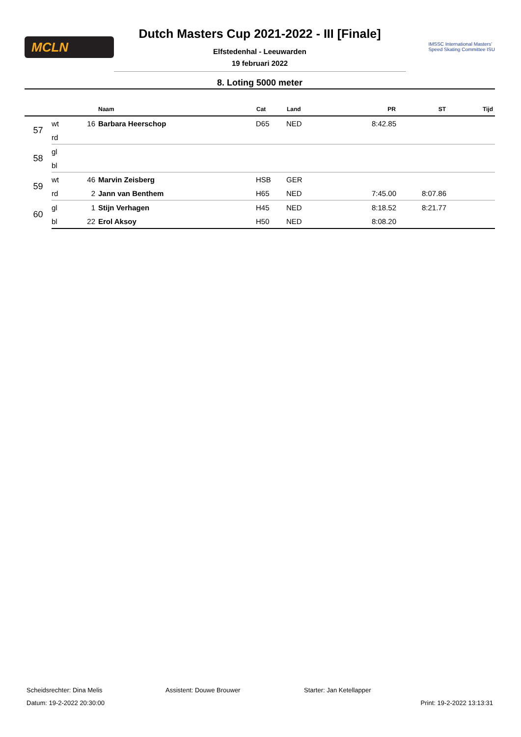MCLN
IMSSC International Masters'
Speed Skating Committee ISU
Dutch Masters Cup 2021-2022 - III [Finale]
Elfstedenhal - Leeuwarden
19 februari 2022
8. Loting 5000 meter
| | | | Naam | Cat | Land | PR | ST | Tijd |
| --- | --- | --- | --- | --- | --- | --- | --- | --- |
| 57 | wt | 16 | Barbara Heerschop | D65 | NED | 8:42.85 | | |
| | rd | | | | | | | |
| 58 | gl | | | | | | | |
| | bl | | | | | | | |
| 59 | wt | 46 | Marvin Zeisberg | HSB | GER | | | |
| | rd | 2 | Jann van Benthem | H65 | NED | 7:45.00 | 8:07.86 | |
| 60 | gl | 1 | Stijn Verhagen | H45 | NED | 8:18.52 | 8:21.77 | |
| | bl | 22 | Erol Aksoy | H50 | NED | 8:08.20 | | |
Scheidsrechter: Dina Melis Assistent: Douwe Brouwer Starter: Jan Ketellapper
Datum: 19-2-2022 20:30:00 Print: 19-2-2022 13:13:31